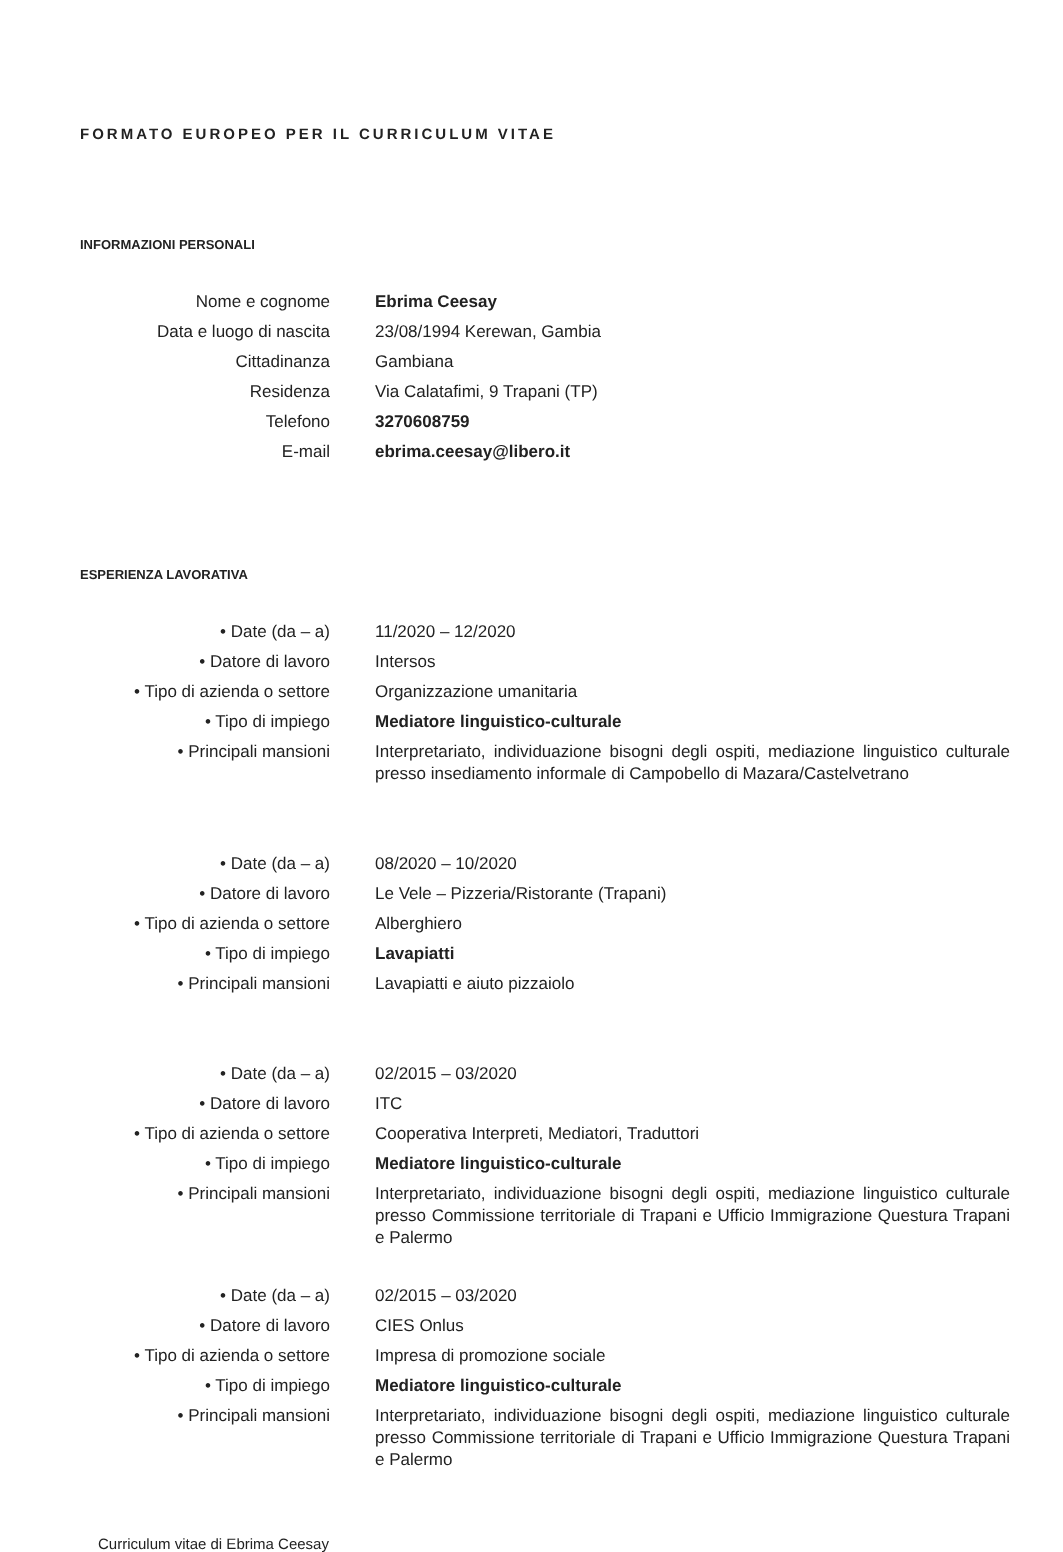FORMATO EUROPEO PER IL CURRICULUM VITAE
INFORMAZIONI PERSONALI
| Nome e cognome | Ebrima Ceesay |
| Data e luogo di nascita | 23/08/1994 Kerewan, Gambia |
| Cittadinanza | Gambiana |
| Residenza | Via Calatafimi, 9 Trapani (TP) |
| Telefono | 3270608759 |
| E-mail | ebrima.ceesay@libero.it |
ESPERIENZA LAVORATIVA
| • Date (da – a) | 11/2020 – 12/2020 |
| • Datore di lavoro | Intersos |
| • Tipo di azienda o settore | Organizzazione umanitaria |
| • Tipo di impiego | Mediatore linguistico-culturale |
| • Principali mansioni | Interpretariato, individuazione bisogni degli ospiti, mediazione linguistico culturale presso insediamento informale di Campobello di Mazara/Castelvetrano |
| • Date (da – a) | 08/2020 – 10/2020 |
| • Datore di lavoro | Le Vele – Pizzeria/Ristorante (Trapani) |
| • Tipo di azienda o settore | Alberghiero |
| • Tipo di impiego | Lavapiatti |
| • Principali mansioni | Lavapiatti e aiuto pizzaiolo |
| • Date (da – a) | 02/2015 – 03/2020 |
| • Datore di lavoro | ITC |
| • Tipo di azienda o settore | Cooperativa Interpreti, Mediatori, Traduttori |
| • Tipo di impiego | Mediatore linguistico-culturale |
| • Principali mansioni | Interpretariato, individuazione bisogni degli ospiti, mediazione linguistico culturale presso Commissione territoriale di Trapani e Ufficio Immigrazione Questura Trapani e Palermo |
| • Date (da – a) | 02/2015 – 03/2020 |
| • Datore di lavoro | CIES Onlus |
| • Tipo di azienda o settore | Impresa di promozione sociale |
| • Tipo di impiego | Mediatore linguistico-culturale |
| • Principali mansioni | Interpretariato, individuazione bisogni degli ospiti, mediazione linguistico culturale presso Commissione territoriale di Trapani e Ufficio Immigrazione Questura Trapani e Palermo |
Curriculum vitae di Ebrima Ceesay